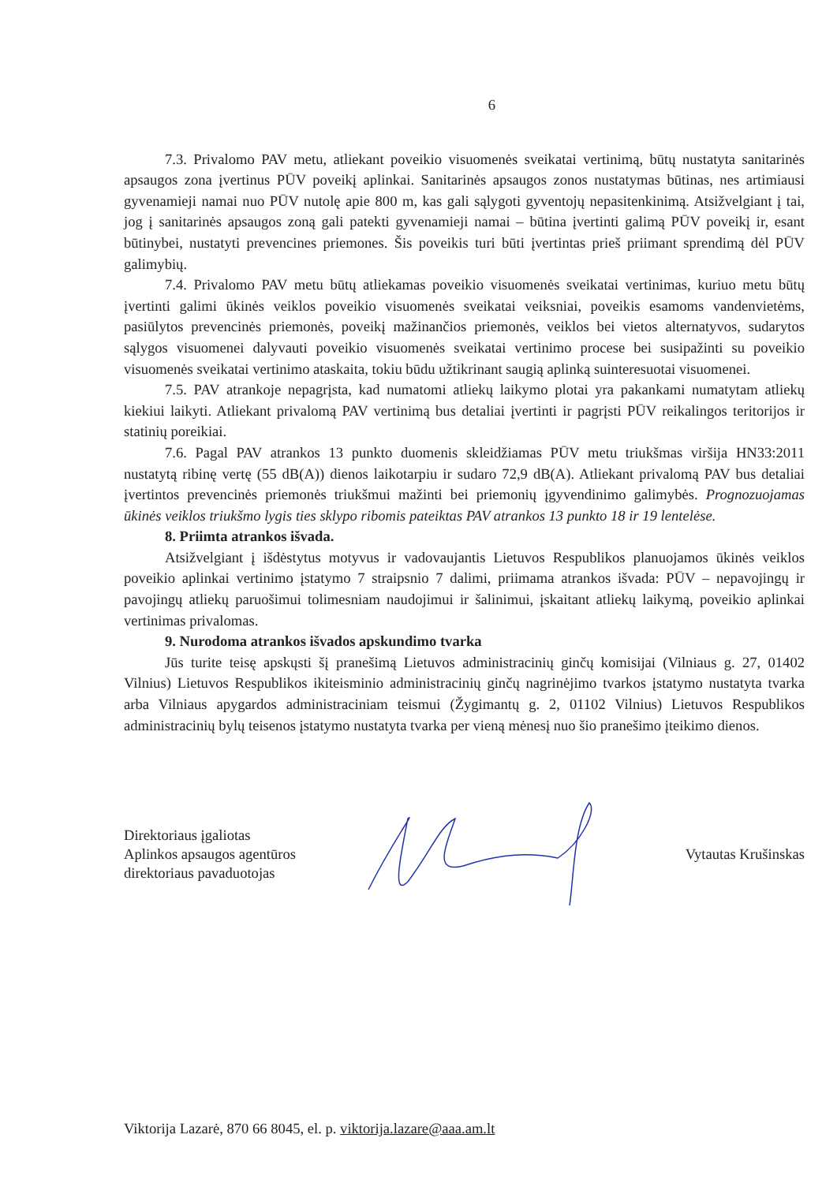6
7.3. Privalomo PAV metu, atliekant poveikio visuomenės sveikatai vertinimą, būtų nustatyta sanitarinės apsaugos zona įvertinus PŪV poveikį aplinkai. Sanitarinės apsaugos zonos nustatymas būtinas, nes artimiausi gyvenamieji namai nuo PŪV nutolę apie 800 m, kas gali sąlygoti gyventojų nepasitenkinimą. Atsižvelgiant į tai, jog į sanitarinės apsaugos zoną gali patekti gyvenamieji namai – būtina įvertinti galimą PŪV poveikį ir, esant būtinybei, nustatyti prevencines priemones. Šis poveikis turi būti įvertintas prieš priimant sprendimą dėl PŪV galimybių.
7.4. Privalomo PAV metu būtų atliekamas poveikio visuomenės sveikatai vertinimas, kuriuo metu būtų įvertinti galimi ūkinės veiklos poveikio visuomenės sveikatai veiksniai, poveikis esamoms vandenvietėms, pasiūlytos prevencinės priemonės, poveikį mažinančios priemonės, veiklos bei vietos alternatyvos, sudarytos sąlygos visuomenei dalyvauti poveikio visuomenės sveikatai vertinimo procese bei susipažinti su poveikio visuomenės sveikatai vertinimo ataskaita, tokiu būdu užtikrinant saugią aplinką suinteresuotai visuomenei.
7.5. PAV atrankoje nepagrįsta, kad numatomi atliekų laikymo plotai yra pakankami numatytam atliekų kiekiui laikyti. Atliekant privalomą PAV vertinimą bus detaliai įvertinti ir pagrįsti PŪV reikalingos teritorijos ir statinių poreikiai.
7.6. Pagal PAV atrankos 13 punkto duomenis skleidžiamas PŪV metu triukšmas viršija HN33:2011 nustatytą ribinę vertę (55 dB(A)) dienos laikotarpiu ir sudaro 72,9 dB(A). Atliekant privalomą PAV bus detaliai įvertintos prevencinės priemonės triukšmui mažinti bei priemonių įgyvendinimo galimybės. Prognozuojamas ūkinės veiklos triukšmo lygis ties sklypo ribomis pateiktas PAV atrankos 13 punkto 18 ir 19 lentelėse.
8. Priimta atrankos išvada.
Atsižvelgiant į išdėstytus motyvus ir vadovaujantis Lietuvos Respublikos planuojamos ūkinės veiklos poveikio aplinkai vertinimo įstatymo 7 straipsnio 7 dalimi, priimama atrankos išvada: PŪV – nepavojingų ir pavojingų atliekų paruošimui tolimesniam naudojimui ir šalinimui, įskaitant atliekų laikymą, poveikio aplinkai vertinimas privalomas.
9. Nurodoma atrankos išvados apskundimo tvarka
Jūs turite teisę apskųsti šį pranešimą Lietuvos administracinių ginčų komisijai (Vilniaus g. 27, 01402 Vilnius) Lietuvos Respublikos ikiteisminio administracinių ginčų nagrinėjimo tvarkos įstatymo nustatyta tvarka arba Vilniaus apygardos administraciniam teismui (Žygimantų g. 2, 01102 Vilnius) Lietuvos Respublikos administracinių bylų teisenos įstatymo nustatyta tvarka per vieną mėnesį nuo šio pranešimo įteikimo dienos.
Direktoriaus įgaliotas
Aplinkos apsaugos agentūros
direktoriaus pavaduotojas
Vytautas Krušinskas
Viktorija Lazarė, 870 66 8045, el. p. viktorija.lazare@aaa.am.lt